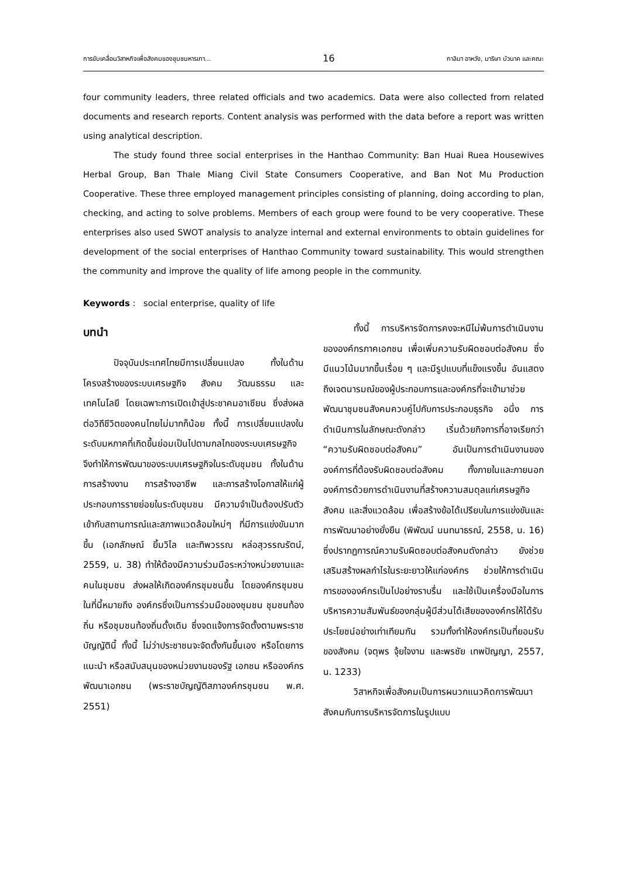การขับเคลื่อนวิสาหกิจเพื่อสังคมของชุมชนหารเทา... 16 กาลิมา อาหวัง, มาริษา บัวนาค และคณะ
four community leaders, three related officials and two academics. Data were also collected from related documents and research reports. Content analysis was performed with the data before a report was written using analytical description.
The study found three social enterprises in the Hanthao Community: Ban Huai Ruea Housewives Herbal Group, Ban Thale Miang Civil State Consumers Cooperative, and Ban Not Mu Production Cooperative. These three employed management principles consisting of planning, doing according to plan, checking, and acting to solve problems. Members of each group were found to be very cooperative. These enterprises also used SWOT analysis to analyze internal and external environments to obtain guidelines for development of the social enterprises of Hanthao Community toward sustainability. This would strengthen the community and improve the quality of life among people in the community.
Keywords : social enterprise, quality of life
บทนำ
ปัจจุบันประเทศไทยมีการเปลี่ยนแปลง ทั้งในด้านโครงสร้างของระบบเศรษฐกิจ สังคม วัฒนธรรม และเทคโนโลยี โดยเฉพาะการเปิดเข้าสู่ประชาคมอาเซียน ซึ่งส่งผลต่อวิถีชีวิตของคนไทยไม่มากก็น้อย ทั้งนี้ การเปลี่ยนแปลงในระดับมหภาคที่เกิดขึ้นย่อมเป็นไปตามกลไกของระบบเศรษฐกิจ จึงทำให้การพัฒนาของระบบเศรษฐกิจในระดับชุมชน ทั้งในด้านการสร้างงาน การสร้างอาชีพ และการสร้างโอกาสให้แก่ผู้ประกอบการรายย่อยในระดับชุมชน มีความจำเป็นต้องปรับตัวเข้ากับสถานการณ์และสภาพแวดล้อมใหม่ๆ ที่มีการแข่งขันมากขึ้น (เอกลักษณ์ ยิ้มวิไล และทิพวรรณ หล่อสุวรรณรัตน์, 2559, น. 38) ทำให้ต้องมีความร่วมมือระหว่างหน่วยงานและคนในชุมชน ส่งผลให้เกิดองค์กรชุมชนขึ้น โดยองค์กรชุมชน ในที่นี้หมายถึง องค์กรซึ่งเป็นการร่วมมือของชุมชน ชุมชนท้องถิ่น หรือชุมชนท้องถิ่นดั้งเดิม ซึ่งจดแจ้งการจัดตั้งตามพระราชบัญญัตินี้ ทั้งนี้ ไม่ว่าประชาชนจะจัดตั้งกันขึ้นเอง หรือโดยการแนะนำ หรือสนับสนุนของหน่วยงานของรัฐ เอกชน หรือองค์กรพัฒนาเอกชน (พระราชบัญญัติสภาองค์กรชุมชน พ.ศ. 2551)
ทั้งนี้ การบริหารจัดการคงจะหนีไม่พ้นการดำเนินงานขององค์กรภาคเอกชน เพื่อเพิ่มความรับผิดชอบต่อสังคม ซึ่งมีแนวโน้มมากขึ้นเรื่อย ๆ และมีรูปแบบที่แข็งแรงขึ้น อันแสดงถึงเจตนารมณ์ของผู้ประกอบการและองค์กรที่จะเข้ามาช่วยพัฒนาชุมชนสังคมควบคู่ไปกับการประกอบธุรกิจ อนึ่ง การดำเนินการในลักษณะดังกล่าว เริ่มด้วยกิจการที่อาจเรียกว่า “ความรับผิดชอบต่อสังคม” อันเป็นการดำเนินงานขององค์การที่ต้องรับผิดชอบต่อสังคม ทั้งภายในและภายนอกองค์การด้วยการดำเนินงานที่สร้างความสมดุลแก่เศรษฐกิจ สังคม และสิ่งแวดล้อม เพื่อสร้างข้อได้เปรียบในการแข่งขันและการพัฒนาอย่างยั่งยืน (พิพัฒน์ นนทนาธรณ์, 2558, น. 16) ซึ่งปรากฏการณ์ความรับผิดชอบต่อสังคมดังกล่าว ยังช่วยเสริมสร้างผลกำไรในระยะยาวให้แก่องค์กร ช่วยให้การดำเนินการขององค์กรเป็นไปอย่างราบรื่น และใช้เป็นเครื่องมือในการบริหารความสัมพันธ์ของกลุ่มผู้มีส่วนได้เสียขององค์กรให้ได้รับประโยชน์อย่างเท่าเทียมกัน รวมทั้งทำให้องค์กรเป็นที่ยอมรับของสังคม (จตุพร จุ้ยใจงาม และพรชัย เทพปัญญา, 2557, น. 1233)
วิสาหกิจเพื่อสังคมเป็นการผนวกแนวคิดการพัฒนาสังคมกับการบริหารจัดการในรูปแบบ